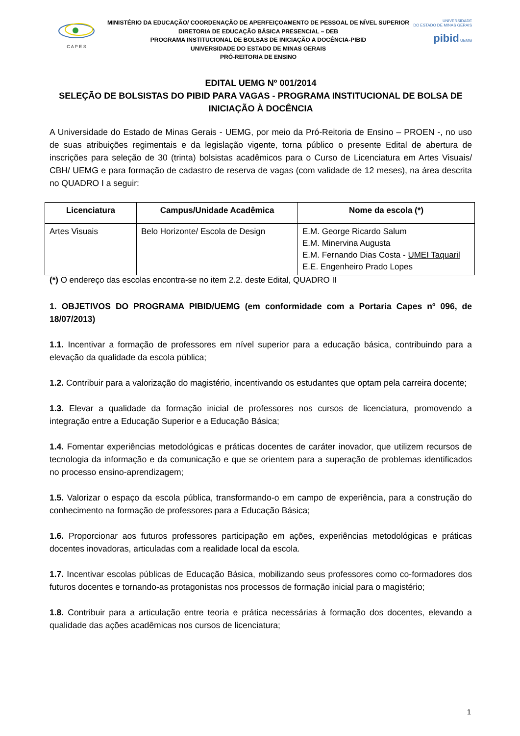C A P E S
MINISTÉRIO DA EDUCAÇÃO/ COORDENAÇÃO DE APERFEIÇOAMENTO DE PESSOAL DE NÍVEL SUPERIOR
DIRETORIA DE EDUCAÇÃO BÁSICA PRESENCIAL – DEB
PROGRAMA INSTITUCIONAL DE BOLSAS DE INICIAÇÃO A DOCÊNCIA-PIBID
UNIVERSIDADE DO ESTADO DE MINAS GERAIS
PRÓ-REITORIA DE ENSINO
UNIVERSIDADE
DO ESTADO DE MINAS GERAIS
pibid UEMG
EDITAL UEMG Nº 001/2014
SELEÇÃO DE BOLSISTAS DO PIBID PARA VAGAS - PROGRAMA INSTITUCIONAL DE BOLSA DE INICIAÇÃO À DOCÊNCIA
A Universidade do Estado de Minas Gerais - UEMG, por meio da Pró-Reitoria de Ensino – PROEN -, no uso de suas atribuições regimentais e da legislação vigente, torna público o presente Edital de abertura de inscrições para seleção de 30 (trinta) bolsistas acadêmicos para o Curso de Licenciatura em Artes Visuais/ CBH/ UEMG e para formação de cadastro de reserva de vagas (com validade de 12 meses), na área descrita no QUADRO I a seguir:
| Licenciatura | Campus/Unidade Acadêmica | Nome da escola (*) |
| --- | --- | --- |
| Artes Visuais | Belo Horizonte/ Escola de Design | E.M. George Ricardo Salum E.M. Minervina Augusta E.M. Fernando Dias Costa - UMEI Taquaril E.E. Engenheiro Prado Lopes |
(*) O endereço das escolas encontra-se no item 2.2. deste Edital, QUADRO II
1. OBJETIVOS DO PROGRAMA PIBID/UEMG (em conformidade com a Portaria Capes nº 096, de 18/07/2013)
1.1. Incentivar a formação de professores em nível superior para a educação básica, contribuindo para a elevação da qualidade da escola pública;
1.2. Contribuir para a valorização do magistério, incentivando os estudantes que optam pela carreira docente;
1.3. Elevar a qualidade da formação inicial de professores nos cursos de licenciatura, promovendo a integração entre a Educação Superior e a Educação Básica;
1.4. Fomentar experiências metodológicas e práticas docentes de caráter inovador, que utilizem recursos de tecnologia da informação e da comunicação e que se orientem para a superação de problemas identificados no processo ensino-aprendizagem;
1.5. Valorizar o espaço da escola pública, transformando-o em campo de experiência, para a construção do conhecimento na formação de professores para a Educação Básica;
1.6. Proporcionar aos futuros professores participação em ações, experiências metodológicas e práticas docentes inovadoras, articuladas com a realidade local da escola.
1.7. Incentivar escolas públicas de Educação Básica, mobilizando seus professores como co-formadores dos futuros docentes e tornando-as protagonistas nos processos de formação inicial para o magistério;
1.8. Contribuir para a articulação entre teoria e prática necessárias à formação dos docentes, elevando a qualidade das ações acadêmicas nos cursos de licenciatura;
1